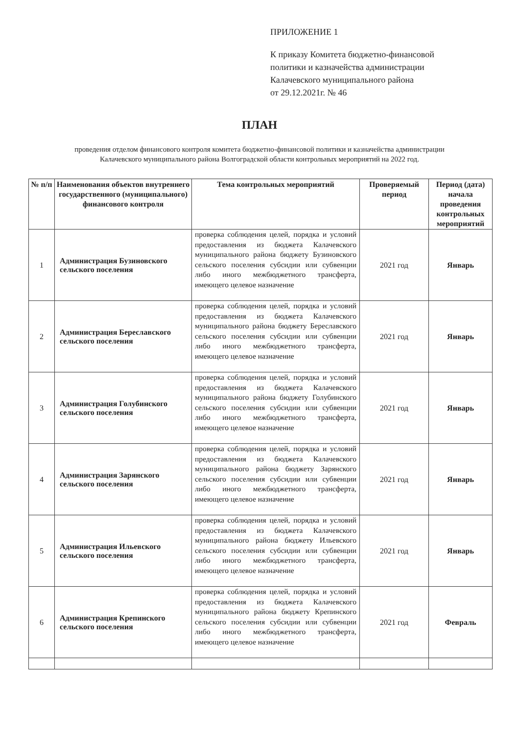ПРИЛОЖЕНИЕ 1
К приказу Комитета бюджетно-финансовой
политики и казначейства администрации
Калачевского муниципального района
от 29.12.2021г. № 46
ПЛАН
проведения отделом финансового контроля комитета бюджетно-финансовой политики и казначейства администрации Калачевского муниципального района Волгоградской области контрольных мероприятий на 2022 год.
| № п/п | Наименования объектов внутреннего государственного (муниципального) финансового контроля | Тема контрольных мероприятий | Проверяемый период | Период (дата) начала проведения контрольных мероприятий |
| --- | --- | --- | --- | --- |
| 1 | Администрация Бузиновского сельского поселения | проверка соблюдения целей, порядка и условий предоставления из бюджета Калачевского муниципального района бюджету Бузиновского сельского поселения субсидии или субвенции либо иного межбюджетного трансферта, имеющего целевое назначение | 2021 год | Январь |
| 2 | Администрация Береславского сельского поселения | проверка соблюдения целей, порядка и условий предоставления из бюджета Калачевского муниципального района бюджету Береславского сельского поселения субсидии или субвенции либо иного межбюджетного трансферта, имеющего целевое назначение | 2021 год | Январь |
| 3 | Администрация Голубинского сельского поселения | проверка соблюдения целей, порядка и условий предоставления из бюджета Калачевского муниципального района бюджету Голубинского сельского поселения субсидии или субвенции либо иного межбюджетного трансферта, имеющего целевое назначение | 2021 год | Январь |
| 4 | Администрация Зарянского сельского поселения | проверка соблюдения целей, порядка и условий предоставления из бюджета Калачевского муниципального района бюджету Зарянского сельского поселения субсидии или субвенции либо иного межбюджетного трансферта, имеющего целевое назначение | 2021 год | Январь |
| 5 | Администрация Ильевского сельского поселения | проверка соблюдения целей, порядка и условий предоставления из бюджета Калачевского муниципального района бюджету Ильевского сельского поселения субсидии или субвенции либо иного межбюджетного трансферта, имеющего целевое назначение | 2021 год | Январь |
| 6 | Администрация Крепинского сельского поселения | проверка соблюдения целей, порядка и условий предоставления из бюджета Калачевского муниципального района бюджету Крепинского сельского поселения субсидии или субвенции либо иного межбюджетного трансферта, имеющего целевое назначение | 2021 год | Февраль |